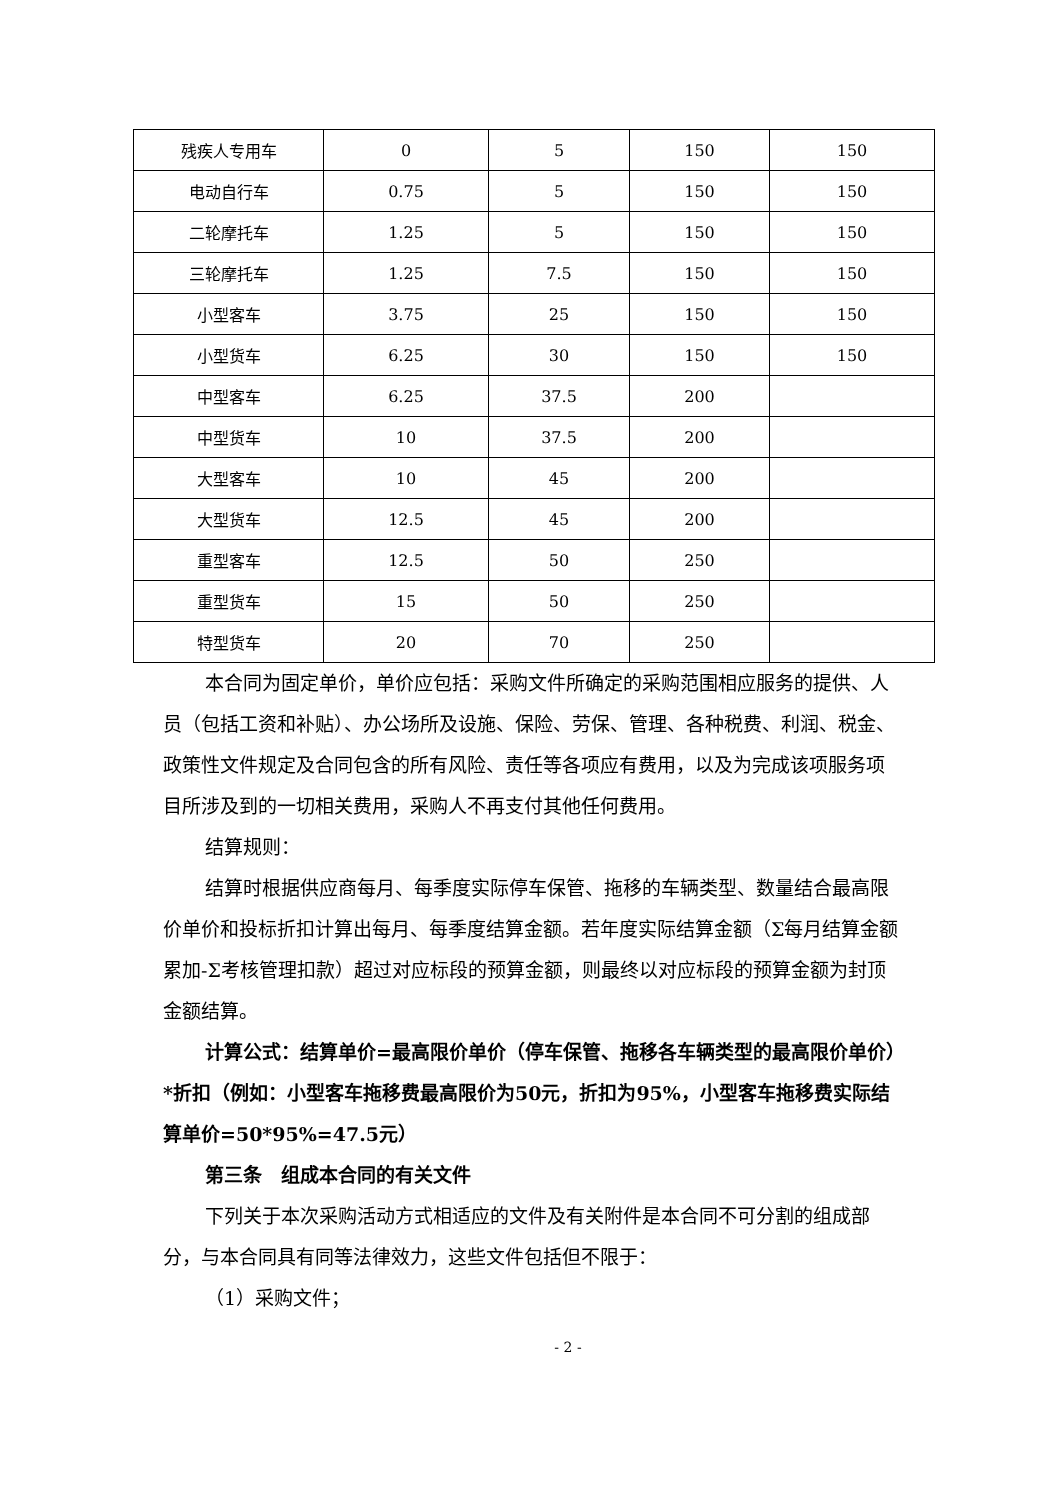| 残疾人专用车 | 0 | 5 | 150 | 150 |
| 电动自行车 | 0.75 | 5 | 150 | 150 |
| 二轮摩托车 | 1.25 | 5 | 150 | 150 |
| 三轮摩托车 | 1.25 | 7.5 | 150 | 150 |
| 小型客车 | 3.75 | 25 | 150 | 150 |
| 小型货车 | 6.25 | 30 | 150 | 150 |
| 中型客车 | 6.25 | 37.5 | 200 | |
| 中型货车 | 10 | 37.5 | 200 | |
| 大型客车 | 10 | 45 | 200 | |
| 大型货车 | 12.5 | 45 | 200 | |
| 重型客车 | 12.5 | 50 | 250 | |
| 重型货车 | 15 | 50 | 250 | |
| 特型货车 | 20 | 70 | 250 | |
本合同为固定单价，单价应包括：采购文件所确定的采购范围相应服务的提供、人员（包括工资和补贴）、办公场所及设施、保险、劳保、管理、各种税费、利润、税金、政策性文件规定及合同包含的所有风险、责任等各项应有费用，以及为完成该项服务项目所涉及到的一切相关费用，采购人不再支付其他任何费用。
结算规则：
结算时根据供应商每月、每季度实际停车保管、拖移的车辆类型、数量结合最高限价单价和投标折扣计算出每月、每季度结算金额。若年度实际结算金额（Σ每月结算金额累加-Σ考核管理扣款）超过对应标段的预算金额，则最终以对应标段的预算金额为封顶金额结算。
计算公式：结算单价=最高限价单价（停车保管、拖移各车辆类型的最高限价单价）*折扣（例如：小型客车拖移费最高限价为50元，折扣为95%，小型客车拖移费实际结算单价=50*95%=47.5元）
第三条　组成本合同的有关文件
下列关于本次采购活动方式相适应的文件及有关附件是本合同不可分割的组成部分，与本合同具有同等法律效力，这些文件包括但不限于：
（1）采购文件；
- 2 -